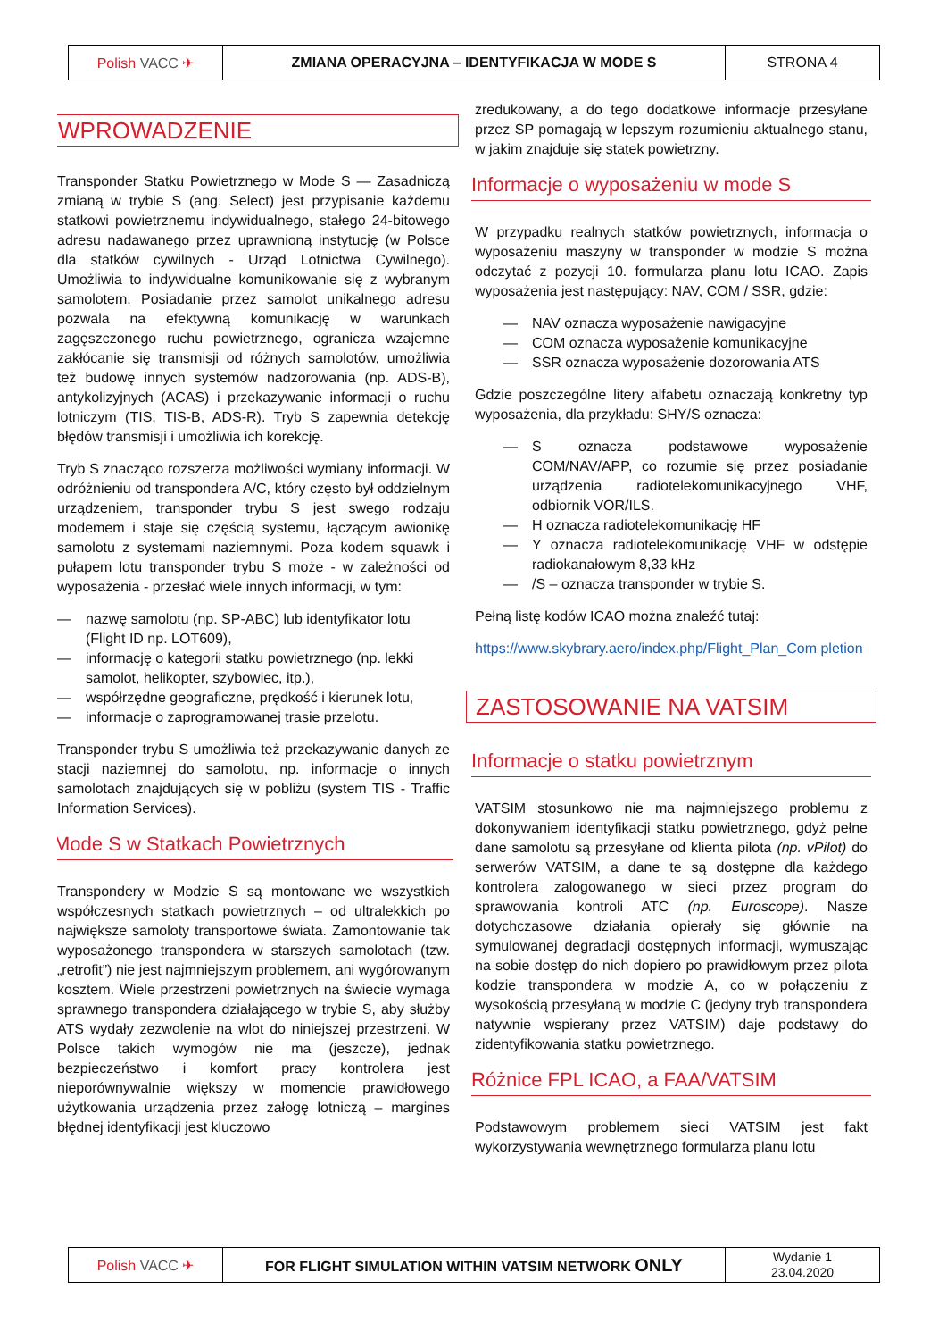| Polish VACC ✈ | ZMIANA OPERACYJNA – IDENTYFIKACJA W MODE S | STRONA 4 |
WPROWADZENIE
Transponder Statku Powietrznego w Mode S — Zasadniczą zmianą w trybie S (ang. Select) jest przypisanie każdemu statkowi powietrznemu indywidualnego, stałego 24-bitowego adresu nadawanego przez uprawnioną instytucję (w Polsce dla statków cywilnych - Urząd Lotnictwa Cywilnego). Umożliwia to indywidualne komunikowanie się z wybranym samolotem. Posiadanie przez samolot unikalnego adresu pozwala na efektywną komunikację w warunkach zagęszczonego ruchu powietrznego, ogranicza wzajemne zakłócanie się transmisji od różnych samolotów, umożliwia też budowę innych systemów nadzorowania (np. ADS-B), antykolizyjnych (ACAS) i przekazywanie informacji o ruchu lotniczym (TIS, TIS-B, ADS-R). Tryb S zapewnia detekcję błędów transmisji i umożliwia ich korekcję.
Tryb S znacząco rozszerza możliwości wymiany informacji. W odróżnieniu od transpondera A/C, który często był oddzielnym urządzeniem, transponder trybu S jest swego rodzaju modemem i staje się częścią systemu, łączącym awionikę samolotu z systemami naziemnymi. Poza kodem squawk i pułapem lotu transponder trybu S może - w zależności od wyposażenia - przesłać wiele innych informacji, w tym:
— nazwę samolotu (np. SP-ABC) lub identyfikator lotu (Flight ID np. LOT609),
— informację o kategorii statku powietrznego (np. lekki samolot, helikopter, szybowiec, itp.),
— współrzędne geograficzne, prędkość i kierunek lotu,
— informacje o zaprogramowanej trasie przelotu.
Transponder trybu S umożliwia też przekazywanie danych ze stacji naziemnej do samolotu, np. informacje o innych samolotach znajdujących się w pobliżu (system TIS - Traffic Information Services).
Mode S w Statkach Powietrznych
Transpondery w Modzie S są montowane we wszystkich współczesnych statkach powietrznych – od ultralekkich po największe samoloty transportowe świata. Zamontowanie tak wyposażonego transpondera w starszych samolotach (tzw. „retrofit”) nie jest najmniejszym problemem, ani wygórowanym kosztem. Wiele przestrzeni powietrznych na świecie wymaga sprawnego transpondera działającego w trybie S, aby służby ATS wydały zezwolenie na wlot do niniejszej przestrzeni. W Polsce takich wymogów nie ma (jeszcze), jednak bezpieczeństwo i komfort pracy kontrolera jest nieporównywalnie większy w momencie prawidłowego użytkowania urządzenia przez załogę lotniczą – margines błędnej identyfikacji jest kluczowo
zredukowany, a do tego dodatkowe informacje przesyłane przez SP pomagają w lepszym rozumieniu aktualnego stanu, w jakim znajduje się statek powietrzny.
Informacje o wyposażeniu w mode S
W przypadku realnych statków powietrznych, informacja o wyposażeniu maszyny w transponder w modzie S można odczytać z pozycji 10. formularza planu lotu ICAO. Zapis wyposażenia jest następujący: NAV, COM / SSR, gdzie:
— NAV oznacza wyposażenie nawigacyjne
— COM oznacza wyposażenie komunikacyjne
— SSR oznacza wyposażenie dozorowania ATS
Gdzie poszczególne litery alfabetu oznaczają konkretny typ wyposażenia, dla przykładu: SHY/S oznacza:
— S oznacza podstawowe wyposażenie COM/NAV/APP, co rozumie się przez posiadanie urządzenia radiotelekomunikacyjnego VHF, odbiornik VOR/ILS.
— H oznacza radiotelekomunikację HF
— Y oznacza radiotelekomunikację VHF w odstępie radiokanałowym 8,33 kHz
— /S – oznacza transponder w trybie S.
Pełną listę kodów ICAO można znaleźć tutaj:
https://www.skybrary.aero/index.php/Flight_Plan_Com pletion
ZASTOSOWANIE NA VATSIM
Informacje o statku powietrznym
VATSIM stosunkowo nie ma najmniejszego problemu z dokonywaniem identyfikacji statku powietrznego, gdyż pełne dane samolotu są przesyłane od klienta pilota (np. vPilot) do serwerów VATSIM, a dane te są dostępne dla każdego kontrolera zalogowanego w sieci przez program do sprawowania kontroli ATC (np. Euroscope). Nasze dotychczasowe działania opierały się głównie na symulowanej degradacji dostępnych informacji, wymuszając na sobie dostęp do nich dopiero po prawidłowym przez pilota kodzie transpondera w modzie A, co w połączeniu z wysokością przesyłaną w modzie C (jedyny tryb transpondera natywnie wspierany przez VATSIM) daje podstawy do zidentyfikowania statku powietrznego.
Różnice FPL ICAO, a FAA/VATSIM
Podstawowym problemem sieci VATSIM jest fakt wykorzystywania wewnętrznego formularza planu lotu
| Polish VACC ✈ | FOR FLIGHT SIMULATION WITHIN VATSIM NETWORK ONLY | Wydanie 1 23.04.2020 |